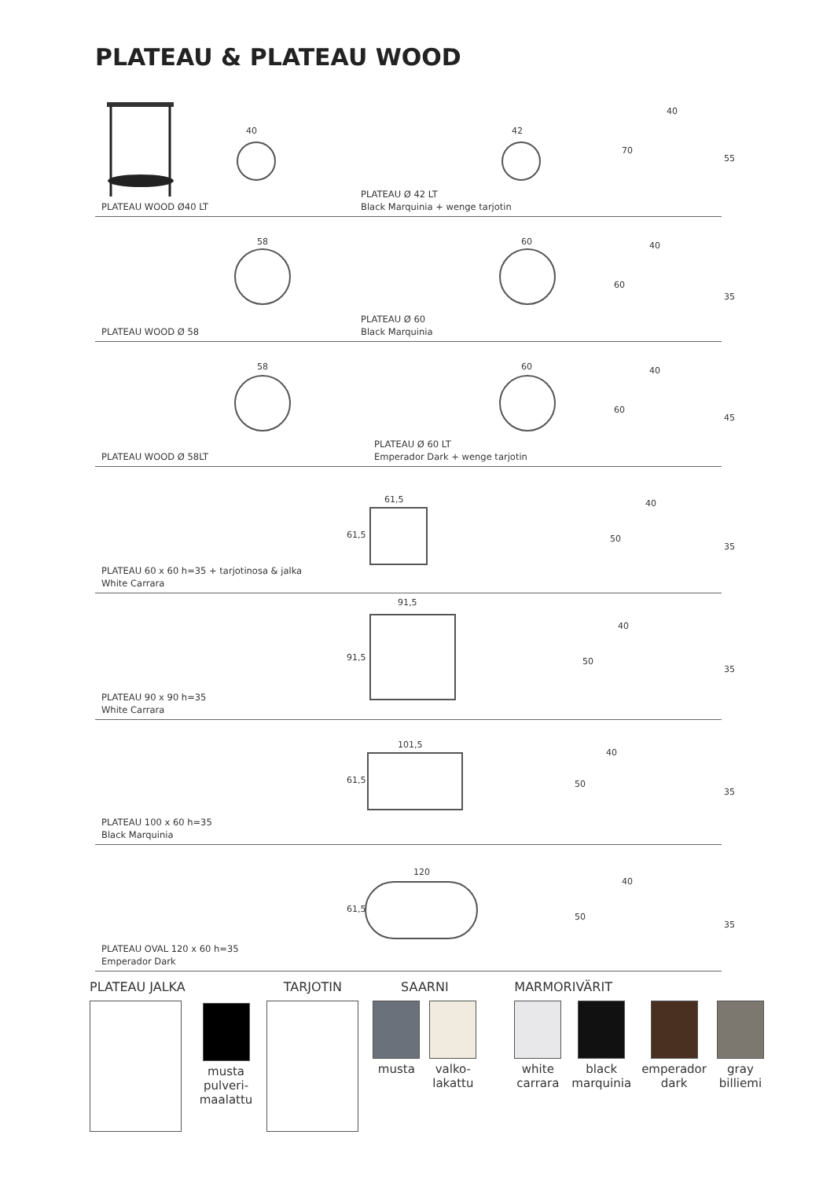PLATEAU & PLATEAU WOOD
40
PLATEAU WOOD Ø40 LT
42
PLATEAU Ø 42 LT
Black Marquinia + wenge tarjotin
40
70
55
58
PLATEAU WOOD Ø 58
60
PLATEAU Ø 60
Black Marquinia
40
60
35
58
PLATEAU WOOD Ø 58LT
60
PLATEAU Ø 60 LT
Emperador Dark + wenge tarjotin
40
60
45
PLATEAU 60 x 60 h=35 + tarjotinosa & jalka
White Carrara
61,5
61,5
40
50
35
PLATEAU 90 x 90 h=35
White Carrara
91,5
91,5
40
50
35
PLATEAU 100 x 60 h=35
Black Marquinia
101,5
61,5
40
50
35
PLATEAU OVAL 120 x 60 h=35
Emperador Dark
120
61,5
40
50
35
PLATEAU JALKA
musta
pulveri-
maalattu
TARJOTIN SAARNI
musta valko-
lakattu
MARMORIVÄRIT
white
carrara
black
marquinia
emperador
dark
gray
billiemi